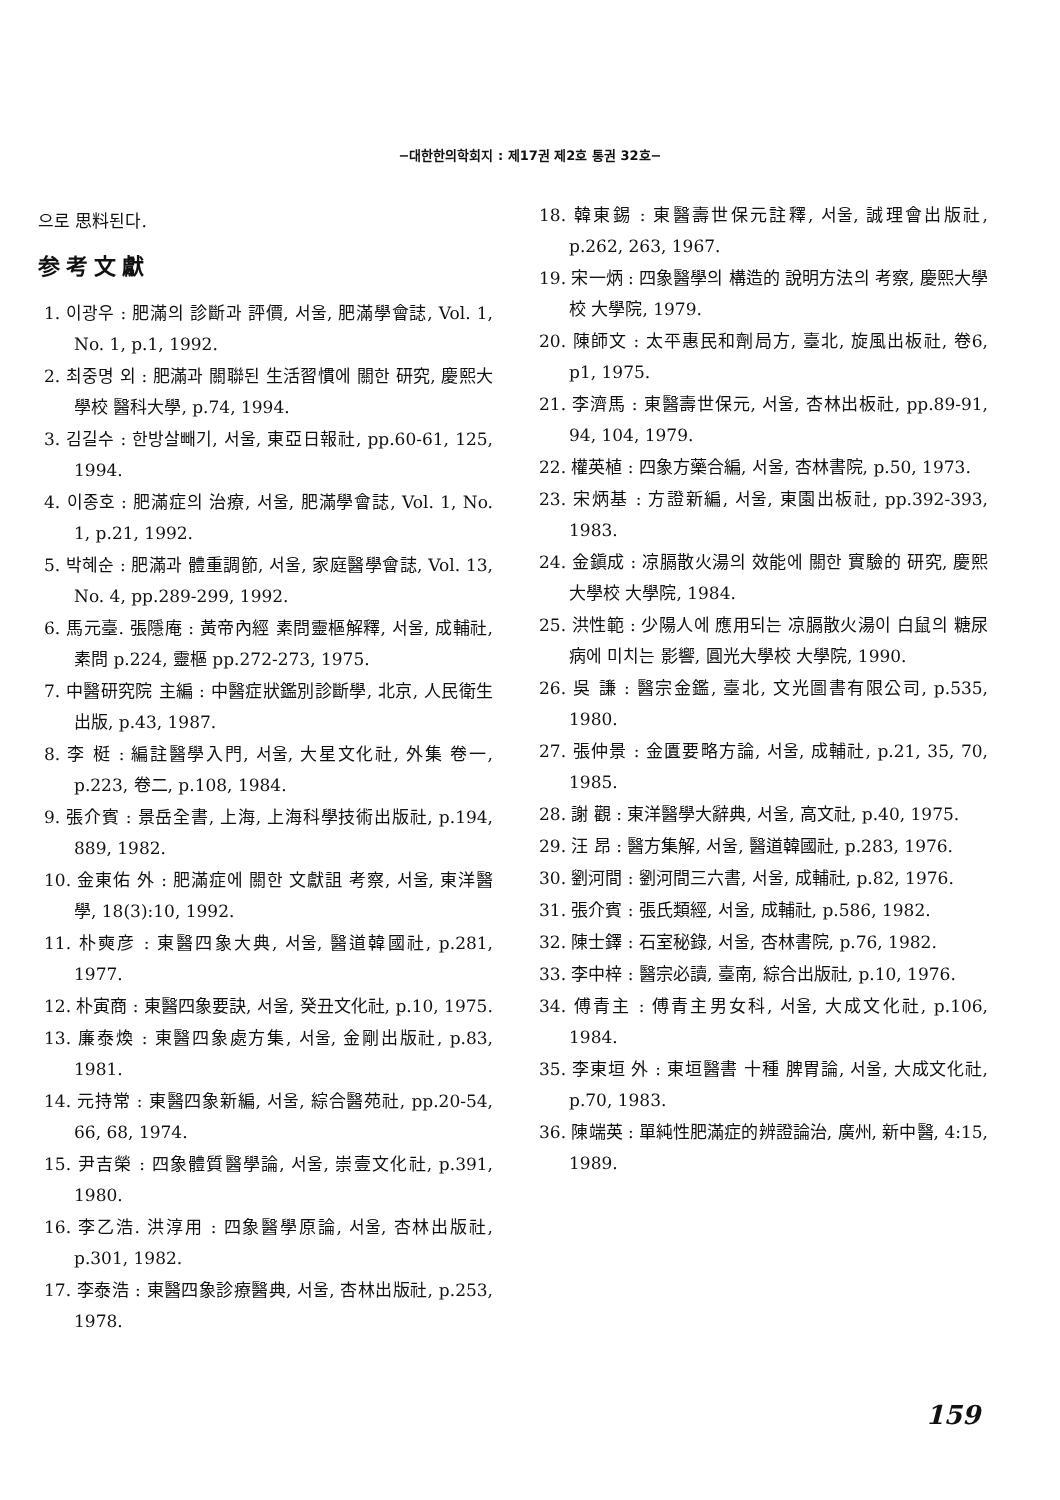−대한한의학회지 : 제17권 제2호 통권 32호−
으로 思料된다.
参考文獻
1. 이광우 : 肥滿의 診斷과 評價, 서울, 肥滿學會誌, Vol. 1, No. 1, p.1, 1992.
2. 최중명 외 : 肥滿과 關聯된 生活習慣에 關한 研究, 慶熙大學校 醫科大學, p.74, 1994.
3. 김길수 : 한방살빼기, 서울, 東亞日報社, pp.60-61, 125, 1994.
4. 이종호 : 肥滿症의 治療, 서울, 肥滿學會誌, Vol. 1, No. 1, p.21, 1992.
5. 박혜순 : 肥滿과 體重調節, 서울, 家庭醫學會誌, Vol. 13, No. 4, pp.289-299, 1992.
6. 馬元臺. 張隱庵 : 黃帝內經 素問靈樞解釋, 서울, 成輔社, 素問 p.224, 靈樞 pp.272-273, 1975.
7. 中醫研究院 主編 : 中醫症狀鑑別診斷學, 北京, 人民衛生出版, p.43, 1987.
8. 李 梃 : 編註醫學入門, 서울, 大星文化社, 外集 卷一, p.223, 卷二, p.108, 1984.
9. 張介賓 : 景岳全書, 上海, 上海科學技術出版社, p.194, 889, 1982.
10. 金東佑 外 : 肥滿症에 關한 文獻詛 考察, 서울, 東洋醫學, 18(3):10, 1992.
11. 朴奭彦 : 東醫四象大典, 서울, 醫道韓國社, p.281, 1977.
12. 朴寅商 : 東醫四象要訣, 서울, 癸丑文化社, p.10, 1975.
13. 廉泰煥 : 東醫四象處方集, 서울, 金剛出版社, p.83, 1981.
14. 元持常 : 東醫四象新編, 서울, 綜合醫苑社, pp.20-54, 66, 68, 1974.
15. 尹吉榮 : 四象體質醫學論, 서울, 崇壹文化社, p.391, 1980.
16. 李乙浩. 洪淳用 : 四象醫學原論, 서울, 杏林出版社, p.301, 1982.
17. 李泰浩 : 東醫四象診療醫典, 서울, 杏林出版社, p.253, 1978.
18. 韓東錫 : 東醫壽世保元註釋, 서울, 誠理會出版社, p.262, 263, 1967.
19. 宋一炳 : 四象醫學의 構造的 說明方法의 考察, 慶熙大學校 大學院, 1979.
20. 陳師文 : 太平惠民和劑局方, 臺北, 旋風出板社, 卷6, p1, 1975.
21. 李濟馬 : 東醫壽世保元, 서울, 杏林出板社, pp.89-91, 94, 104, 1979.
22. 權英植 : 四象方藥合編, 서울, 杏林書院, p.50, 1973.
23. 宋炳基 : 方證新編, 서울, 東園出板社, pp.392-393, 1983.
24. 金鎭成 : 凉膈散火湯의 效能에 關한 實驗的 研究, 慶熙大學校 大學院, 1984.
25. 洪性範 : 少陽人에 應用되는 凉膈散火湯이 白鼠의 糖尿病에 미치는 影響, 圓光大學校 大學院, 1990.
26. 吳 謙 : 醫宗金鑑, 臺北, 文光圖書有限公司, p.535, 1980.
27. 張仲景 : 金匱要略方論, 서울, 成輔社, p.21, 35, 70, 1985.
28. 謝 觀 : 東洋醫學大辭典, 서울, 高文社, p.40, 1975.
29. 汪 昂 : 醫方集解, 서울, 醫道韓國社, p.283, 1976.
30. 劉河間 : 劉河間三六書, 서울, 成輔社, p.82, 1976.
31. 張介賓 : 張氏類經, 서울, 成輔社, p.586, 1982.
32. 陳士鐸 : 石室秘錄, 서울, 杏林書院, p.76, 1982.
33. 李中梓 : 醫宗必讀, 臺南, 綜合出版社, p.10, 1976.
34. 傅青主 : 傅青主男女科, 서울, 大成文化社, p.106, 1984.
35. 李東垣 外 : 東垣醫書 十種 脾胃論, 서울, 大成文化社, p.70, 1983.
36. 陳端英 : 單純性肥滿症的辨證論治, 廣州, 新中醫, 4:15, 1989.
159